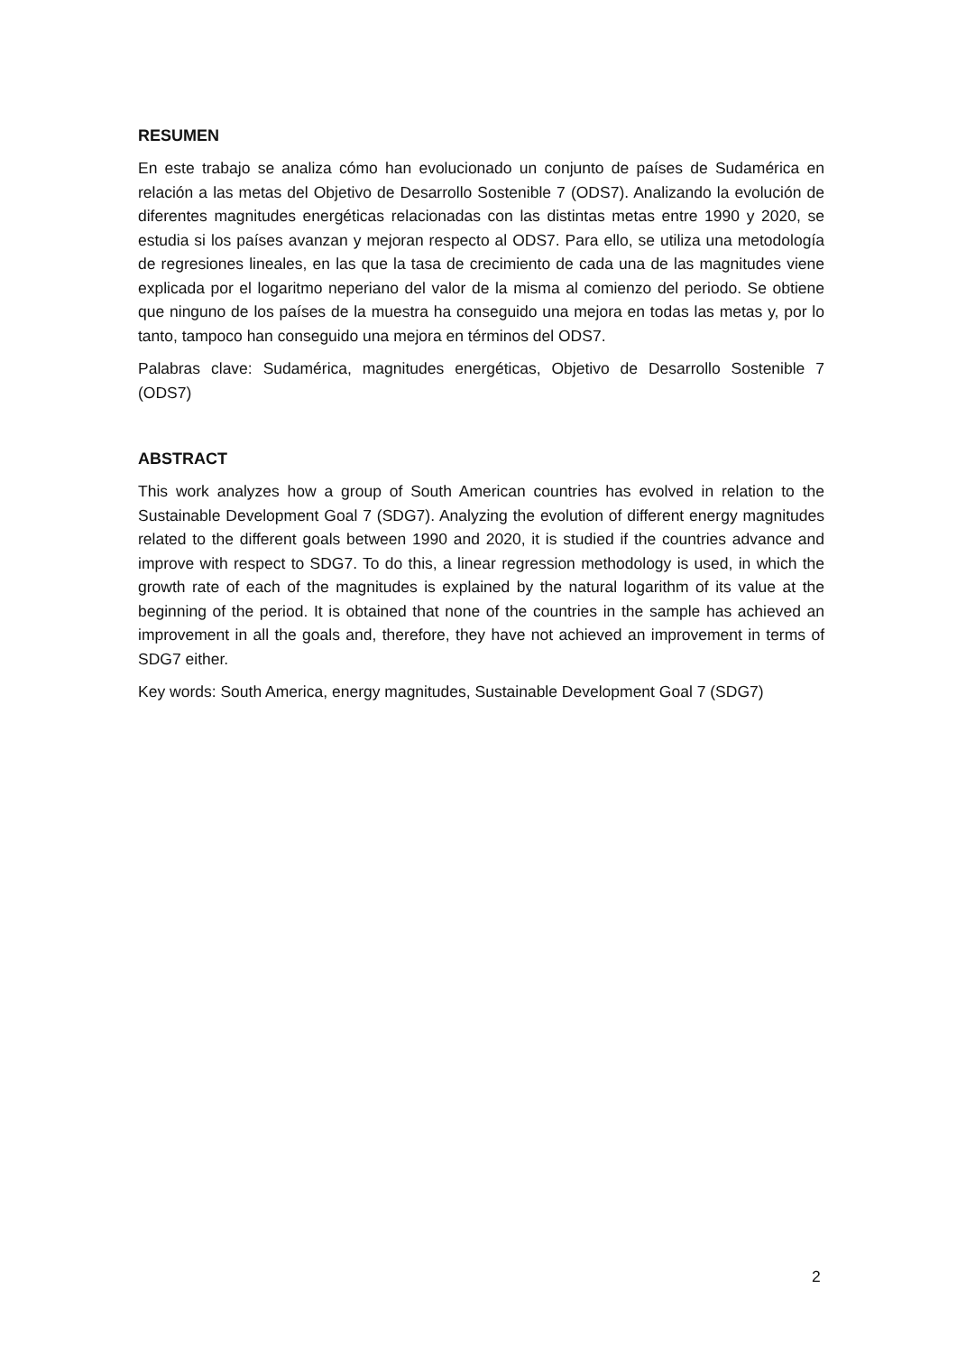RESUMEN
En este trabajo se analiza cómo han evolucionado un conjunto de países de Sudamérica en relación a las metas del Objetivo de Desarrollo Sostenible 7 (ODS7). Analizando la evolución de diferentes magnitudes energéticas relacionadas con las distintas metas entre 1990 y 2020, se estudia si los países avanzan y mejoran respecto al ODS7. Para ello, se utiliza una metodología de regresiones lineales, en las que la tasa de crecimiento de cada una de las magnitudes viene explicada por el logaritmo neperiano del valor de la misma al comienzo del periodo. Se obtiene que ninguno de los países de la muestra ha conseguido una mejora en todas las metas y, por lo tanto, tampoco han conseguido una mejora en términos del ODS7.
Palabras clave: Sudamérica, magnitudes energéticas, Objetivo de Desarrollo Sostenible 7 (ODS7)
ABSTRACT
This work analyzes how a group of South American countries has evolved in relation to the Sustainable Development Goal 7 (SDG7). Analyzing the evolution of different energy magnitudes related to the different goals between 1990 and 2020, it is studied if the countries advance and improve with respect to SDG7. To do this, a linear regression methodology is used, in which the growth rate of each of the magnitudes is explained by the natural logarithm of its value at the beginning of the period. It is obtained that none of the countries in the sample has achieved an improvement in all the goals and, therefore, they have not achieved an improvement in terms of SDG7 either.
Key words: South America, energy magnitudes, Sustainable Development Goal 7 (SDG7)
2